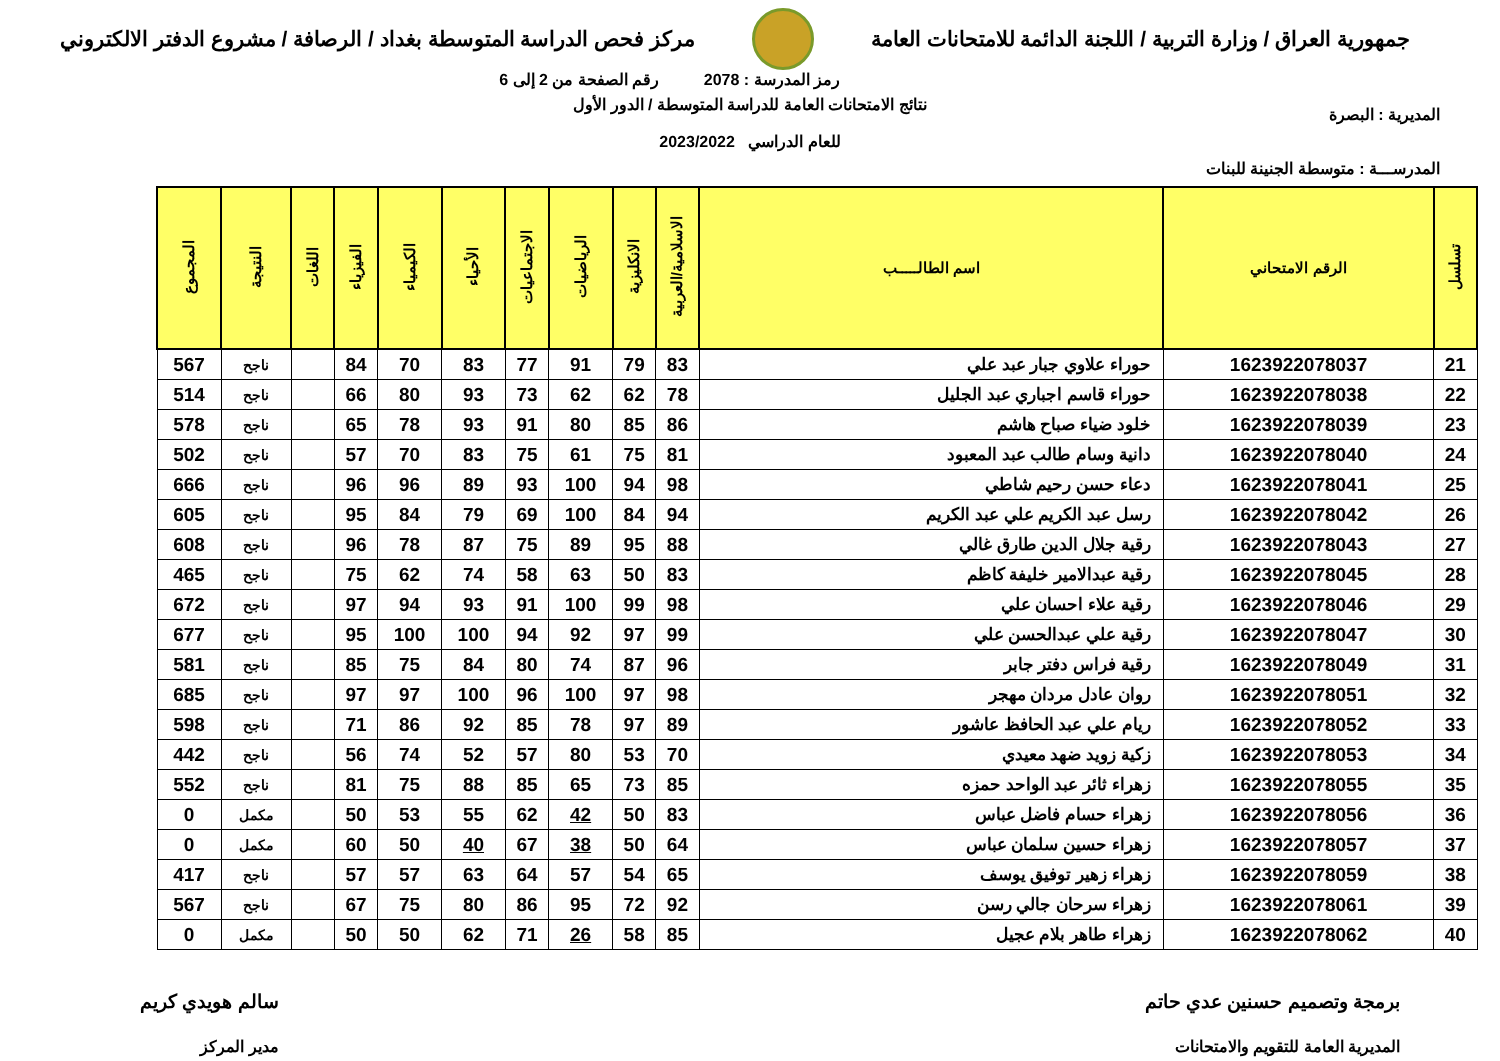جمهورية العراق / وزارة التربية / اللجنة الدائمة للامتحانات العامة
مركز فحص الدراسة المتوسطة بغداد / الرصافة / مشروع الدفتر الالكتروني
رمز المدرسة : 2078 رقم الصفحة من 2 إلى 6
المديرية : البصرة
نتائج الامتحانات العامة للدراسة المتوسطة / الدور الأول
للعام الدراسي 2023/2022
المدرســـة : متوسطة الجنينة للبنات
| تسلسل | الرقم الامتحاني | اسم الطالـــــب | الاسلامية/العربية | الانكليزية | الرياضيات | الاجتماعيات | الأحياء | الكيمياء | الفيزياء | اللغات | النتيجة | المجموع |
| --- | --- | --- | --- | --- | --- | --- | --- | --- | --- | --- | --- | --- |
| 21 | 1623922078037 | حوراء علاوي جبار عبد علي | 83 | 79 | 91 | 77 | 83 | 70 | 84 | | ناجح | 567 |
| 22 | 1623922078038 | حوراء قاسم اجباري عبد الجليل | 78 | 62 | 62 | 73 | 93 | 80 | 66 | | ناجح | 514 |
| 23 | 1623922078039 | خلود ضياء صباح هاشم | 86 | 85 | 80 | 91 | 93 | 78 | 65 | | ناجح | 578 |
| 24 | 1623922078040 | دانية وسام طالب عبد المعبود | 81 | 75 | 61 | 75 | 83 | 70 | 57 | | ناجح | 502 |
| 25 | 1623922078041 | دعاء حسن رحيم شاطي | 98 | 94 | 100 | 93 | 89 | 96 | 96 | | ناجح | 666 |
| 26 | 1623922078042 | رسل عبد الكريم علي عبد الكريم | 94 | 84 | 100 | 69 | 79 | 84 | 95 | | ناجح | 605 |
| 27 | 1623922078043 | رقية جلال الدين طارق غالي | 88 | 95 | 89 | 75 | 87 | 78 | 96 | | ناجح | 608 |
| 28 | 1623922078045 | رقية عبدالامير خليفة كاظم | 83 | 50 | 63 | 58 | 74 | 62 | 75 | | ناجح | 465 |
| 29 | 1623922078046 | رقية علاء احسان علي | 98 | 99 | 100 | 91 | 93 | 94 | 97 | | ناجح | 672 |
| 30 | 1623922078047 | رقية علي عبدالحسن علي | 99 | 97 | 92 | 94 | 100 | 100 | 95 | | ناجح | 677 |
| 31 | 1623922078049 | رقية فراس دفتر جابر | 96 | 87 | 74 | 80 | 84 | 75 | 85 | | ناجح | 581 |
| 32 | 1623922078051 | روان عادل مردان مهجر | 98 | 97 | 100 | 96 | 100 | 97 | 97 | | ناجح | 685 |
| 33 | 1623922078052 | ريام علي عبد الحافظ عاشور | 89 | 97 | 78 | 85 | 92 | 86 | 71 | | ناجح | 598 |
| 34 | 1623922078053 | زكية زويد ضهد معيدي | 70 | 53 | 80 | 57 | 52 | 74 | 56 | | ناجح | 442 |
| 35 | 1623922078055 | زهراء ثائر عبد الواحد حمزه | 85 | 73 | 65 | 85 | 88 | 75 | 81 | | ناجح | 552 |
| 36 | 1623922078056 | زهراء حسام فاضل عباس | 83 | 50 | 42 | 62 | 55 | 53 | 50 | | مكمل | 0 |
| 37 | 1623922078057 | زهراء حسين سلمان عباس | 64 | 50 | 38 | 67 | 40 | 50 | 60 | | مكمل | 0 |
| 38 | 1623922078059 | زهراء زهير توفيق يوسف | 65 | 54 | 57 | 64 | 63 | 57 | 57 | | ناجح | 417 |
| 39 | 1623922078061 | زهراء سرحان جالي رسن | 92 | 72 | 95 | 86 | 80 | 75 | 67 | | ناجح | 567 |
| 40 | 1623922078062 | زهراء طاهر بلام عجيل | 85 | 58 | 26 | 71 | 62 | 50 | 50 | | مكمل | 0 |
برمجة وتصميم حسنين عدي حاتم
المديرية العامة للتقويم والامتحانات
سالم هويدي كريم
مدير المركز